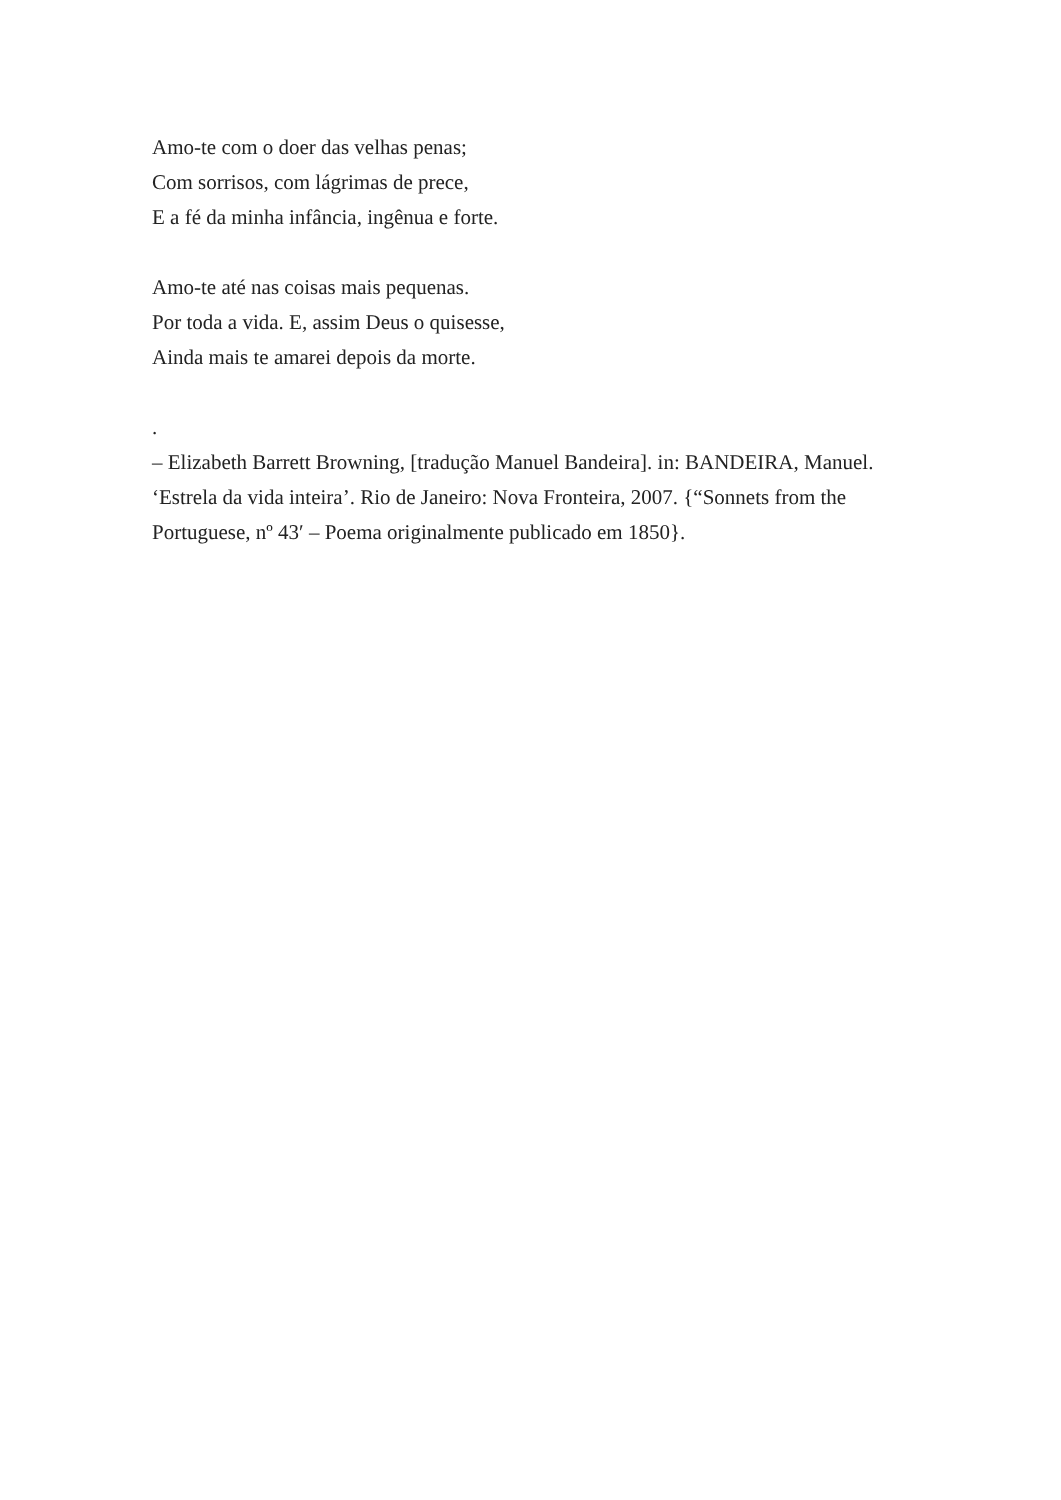Amo-te com o doer das velhas penas;
Com sorrisos, com lágrimas de prece,
E a fé da minha infância, ingênua e forte.
Amo-te até nas coisas mais pequenas.
Por toda a vida. E, assim Deus o quisesse,
Ainda mais te amarei depois da morte.
.
– Elizabeth Barrett Browning, [tradução Manuel Bandeira]. in: BANDEIRA, Manuel. ‘Estrela da vida inteira’. Rio de Janeiro: Nova Fronteira, 2007. {“Sonnets from the Portuguese, nº 43′ – Poema originalmente publicado em 1850}.